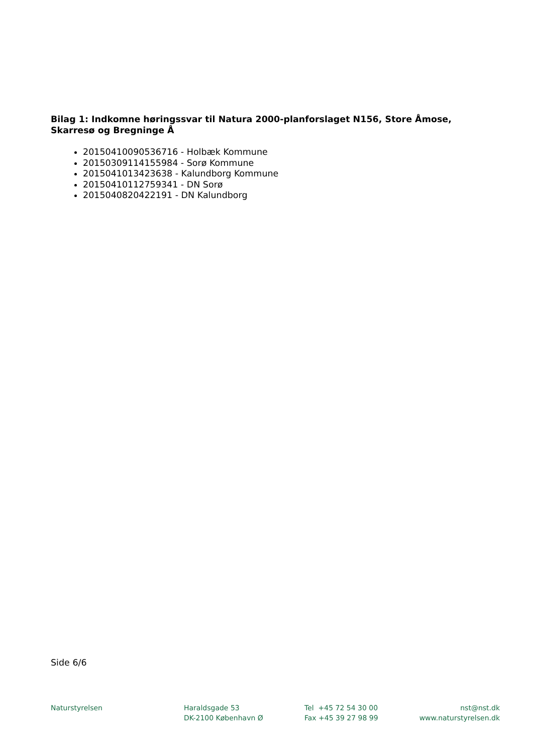Bilag 1: Indkomne høringssvar til Natura 2000-planforslaget N156, Store Åmose, Skarresø og Bregninge Å
20150410090536716 - Holbæk Kommune
20150309114155984 - Sorø Kommune
2015041013423638 - Kalundborg Kommune
20150410112759341 - DN Sorø
2015040820422191 - DN Kalundborg
Side 6/6
Naturstyrelsen Haraldsgade 53
DK-2100 København Ø
Tel +45 72 54 30 00
Fax +45 39 27 98 99
nst@nst.dk
www.naturstyrelsen.dk